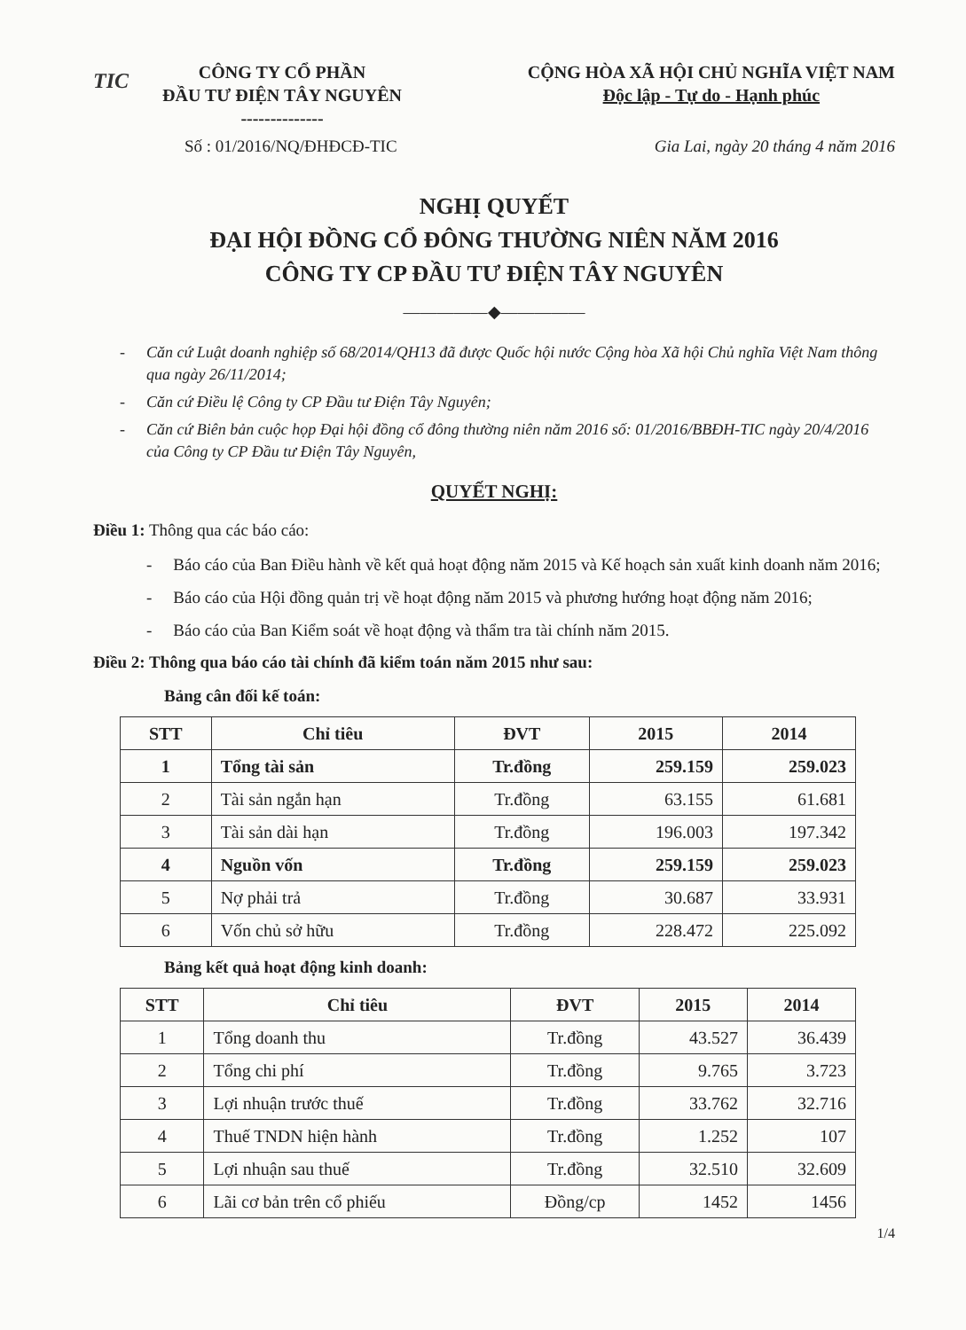TIC
CÔNG TY CỔ PHẦN
ĐẦU TƯ ĐIỆN TÂY NGUYÊN
--------------
CỘNG HÒA XÃ HỘI CHỦ NGHĨA VIỆT NAM
Độc lập - Tự do - Hạnh phúc
Số : 01/2016/NQ/ĐHĐCĐ-TIC Gia Lai, ngày 20 tháng 4 năm 2016
NGHỊ QUYẾT
ĐẠI HỘI ĐỒNG CỔ ĐÔNG THƯỜNG NIÊN NĂM 2016
CÔNG TY CP ĐẦU TƯ ĐIỆN TÂY NGUYÊN
―――――◆―――――
- Căn cứ Luật doanh nghiệp số 68/2014/QH13 đã được Quốc hội nước Cộng hòa Xã hội Chủ nghĩa Việt Nam thông qua ngày 26/11/2014;
- Căn cứ Điều lệ Công ty CP Đầu tư Điện Tây Nguyên;
- Căn cứ Biên bản cuộc họp Đại hội đồng cổ đông thường niên năm 2016 số: 01/2016/BBĐH-TIC ngày 20/4/2016 của Công ty CP Đầu tư Điện Tây Nguyên,
QUYẾT NGHỊ:
Điều 1: Thông qua các báo cáo:
- Báo cáo của Ban Điều hành về kết quả hoạt động năm 2015 và Kế hoạch sản xuất kinh doanh năm 2016;
- Báo cáo của Hội đồng quản trị về hoạt động năm 2015 và phương hướng hoạt động năm 2016;
- Báo cáo của Ban Kiểm soát về hoạt động và thẩm tra tài chính năm 2015.
Điều 2: Thông qua báo cáo tài chính đã kiểm toán năm 2015 như sau:
Bảng cân đối kế toán:
| STT | Chỉ tiêu | ĐVT | 2015 | 2014 |
| --- | --- | --- | --- | --- |
| 1 | Tổng tài sản | Tr.đồng | 259.159 | 259.023 |
| 2 | Tài sản ngắn hạn | Tr.đồng | 63.155 | 61.681 |
| 3 | Tài sản dài hạn | Tr.đồng | 196.003 | 197.342 |
| 4 | Nguồn vốn | Tr.đồng | 259.159 | 259.023 |
| 5 | Nợ phải trả | Tr.đồng | 30.687 | 33.931 |
| 6 | Vốn chủ sở hữu | Tr.đồng | 228.472 | 225.092 |
Bảng kết quả hoạt động kinh doanh:
| STT | Chỉ tiêu | ĐVT | 2015 | 2014 |
| --- | --- | --- | --- | --- |
| 1 | Tổng doanh thu | Tr.đồng | 43.527 | 36.439 |
| 2 | Tổng chi phí | Tr.đồng | 9.765 | 3.723 |
| 3 | Lợi nhuận trước thuế | Tr.đồng | 33.762 | 32.716 |
| 4 | Thuế TNDN hiện hành | Tr.đồng | 1.252 | 107 |
| 5 | Lợi nhuận sau thuế | Tr.đồng | 32.510 | 32.609 |
| 6 | Lãi cơ bản trên cổ phiếu | Đồng/cp | 1452 | 1456 |
1/4